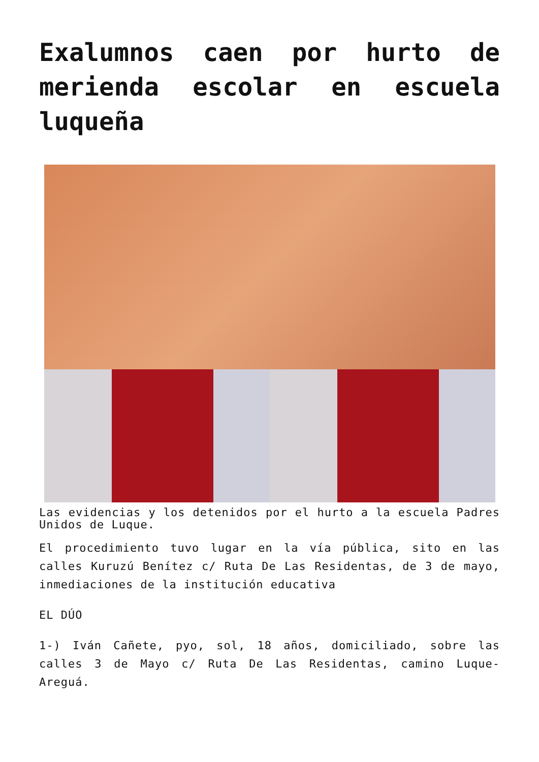Exalumnos caen por hurto de merienda escolar en escuela luqueña
Las evidencias y los detenidos por el hurto a la escuela Padres Unidos de Luque.
El procedimiento tuvo lugar en la vía pública, sito en las calles Kuruzú Benítez c/ Ruta De Las Residentas, de 3 de mayo, inmediaciones de la institución educativa
EL DÚO
1-) Iván Cañete, pyo, sol, 18 años, domiciliado, sobre las calles 3 de Mayo c/ Ruta De Las Residentas, camino Luque-Areguá.